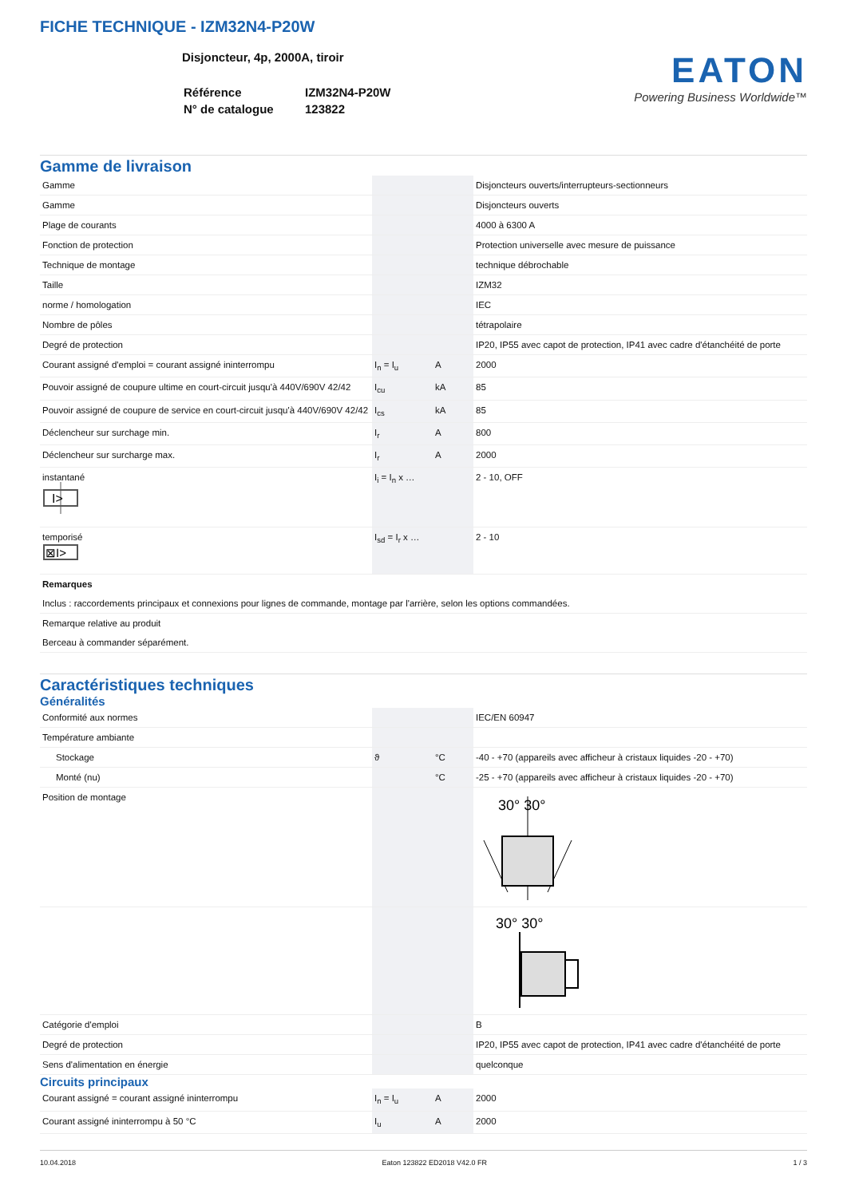FICHE TECHNIQUE - IZM32N4-P20W
Disjoncteur, 4p, 2000A, tiroir
| Référence | IZM32N4-P20W |
| N° de catalogue | 123822 |
EATON
Powering Business Worldwide™
Gamme de livraison
| Gamme | | | Disjoncteurs ouverts/interrupteurs-sectionneurs |
| Gamme | | | Disjoncteurs ouverts |
| Plage de courants | | | 4000 à 6300 A |
| Fonction de protection | | | Protection universelle avec mesure de puissance |
| Technique de montage | | | technique débrochable |
| Taille | | | IZM32 |
| norme / homologation | | | IEC |
| Nombre de pôles | | | tétrapolaire |
| Degré de protection | | | IP20, IP55 avec capot de protection, IP41 avec cadre d'étanchéité de porte |
| Courant assigné d'emploi = courant assigné ininterrompu | I<sub>n</sub> = I<sub>u</sub> | A | 2000 |
| Pouvoir assigné de coupure ultime en court-circuit jusqu'à 440V/690V 42/42 | I<sub>cu</sub> | kA | 85 |
| Pouvoir assigné de coupure de service en court-circuit jusqu'à 440V/690V 42/42 | I<sub>cs</sub> | kA | 85 |
| Déclencheur sur surchage min. | I<sub>r</sub> | A | 800 |
| Déclencheur sur surcharge max. | I<sub>r</sub> | A | 2000 |
| instantané I> | I<sub>i</sub> = I<sub>n</sub> x … | | 2 - 10, OFF |
| temporisé ⊠I> | I<sub>sd</sub> = I<sub>r</sub> x … | | 2 - 10 |
| Remarques Inclus : raccordements principaux et connexions pour lignes de commande, montage par l'arrière, selon les options commandées. | | | |
| Remarque relative au produit Berceau à commander séparément. | | | |
Caractéristiques techniques
Généralités
| Conformité aux normes | | | IEC/EN 60947 |
| Température ambiante | | | |
| Stockage | ϑ | °C | -40 - +70 (appareils avec afficheur à cristaux liquides -20 - +70) |
| Monté (nu) | | °C | -25 - +70 (appareils avec afficheur à cristaux liquides -20 - +70) |
| Position de montage | | | 30° 30° |
| | | | 30° 30° |
| Catégorie d'emploi | | | B |
| Degré de protection | | | IP20, IP55 avec capot de protection, IP41 avec cadre d'étanchéité de porte |
| Sens d'alimentation en énergie | | | quelconque |
Circuits principaux
| Courant assigné = courant assigné ininterrompu | I<sub>n</sub> = I<sub>u</sub> | A | 2000 |
| Courant assigné ininterrompu à 50 °C | I<sub>u</sub> | A | 2000 |
10.04.2018 Eaton 123822 ED2018 V42.0 FR 1 / 3